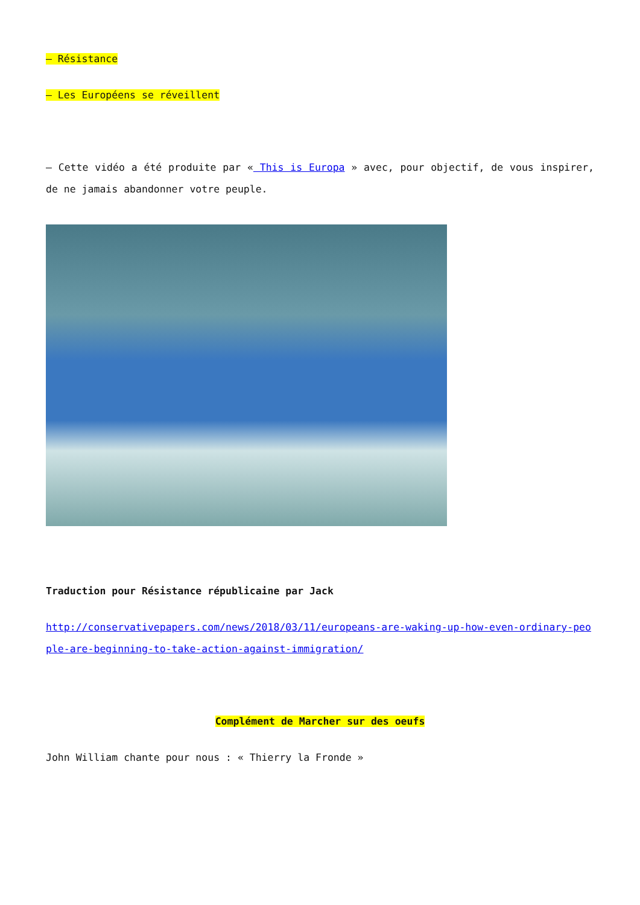– Résistance
– Les Européens se réveillent
– Cette vidéo a été produite par « This is Europa » avec, pour objectif, de vous inspirer, de ne jamais abandonner votre peuple.
Traduction pour Résistance républicaine par Jack
http://conservativepapers.com/news/2018/03/11/europeans-are-waking-up-how-even-ordinary-people-are-beginning-to-take-action-against-immigration/
Complément de Marcher sur des oeufs
John William chante pour nous : « Thierry la Fronde »